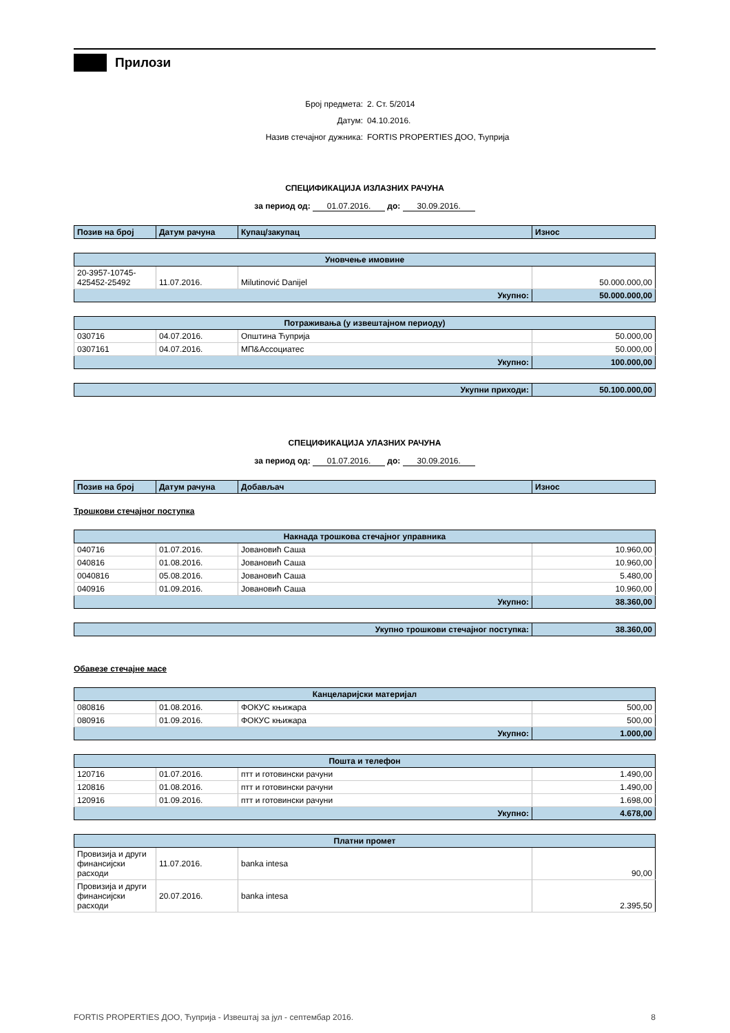Прилози
Број предмета: 2. Ст. 5/2014
Датум: 04.10.2016.
Назив стечајног дужника: FORTIS PROPERTIES ДОО, Ћуприја
СПЕЦИФИКАЦИЈА ИЗЛАЗНИХ РАЧУНА
за период од: 01.07.2016. до: 30.09.2016.
| Позив на број | Датум рачуна | Купац/закупац | Износ |
| --- | --- | --- | --- |
| Уновчење имовине | | | |
| 20-3957-10745-425452-25492 | 11.07.2016. | Milutinović Danijel | 50.000.000,00 |
| Укупно: | | | 50.000.000,00 |
| Потраживања (у извештајном периоду) | | | |
| 030716 | 04.07.2016. | Општина Ћуприја | 50.000,00 |
| 0307161 | 04.07.2016. | МП&Ассоциатес | 50.000,00 |
| Укупно: | | | 100.000,00 |
| Укупни приходи: | 50.100.000,00 |
СПЕЦИФИКАЦИЈА УЛАЗНИХ РАЧУНА
за период од: 01.07.2016. до: 30.09.2016.
| Позив на број | Датум рачуна | Добављач | Износ |
| --- | --- | --- | --- |
Трошкови стечајног поступка
| Накнада трошкова стечајног управника | | | |
| 040716 | 01.07.2016. | Јовановић Саша | 10.960,00 |
| 040816 | 01.08.2016. | Јовановић Саша | 10.960,00 |
| 0040816 | 05.08.2016. | Јовановић Саша | 5.480,00 |
| 040916 | 01.09.2016. | Јовановић Саша | 10.960,00 |
| Укупно: | | | 38.360,00 |
| Укупно трошкови стечајног поступка: | 38.360,00 |
Обавезе стечајне масе
| Канцеларијски материјал | | | |
| 080816 | 01.08.2016. | ФОКУС књижара | 500,00 |
| 080916 | 01.09.2016. | ФОКУС књижара | 500,00 |
| Укупно: | | | 1.000,00 |
| Пошта и телефон | | | |
| 120716 | 01.07.2016. | птт и готовински рачуни | 1.490,00 |
| 120816 | 01.08.2016. | птт и готовински рачуни | 1.490,00 |
| 120916 | 01.09.2016. | птт и готовински рачуни | 1.698,00 |
| Укупно: | | | 4.678,00 |
| Платни промет | | | |
| Провизија и други финансијски расходи | 11.07.2016. | banka intesa | 90,00 |
| Провизија и други финансијски расходи | 20.07.2016. | banka intesa | 2.395,50 |
FORTIS PROPERTIES ДОО, Ћуприја - Извештај за јул - септембар 2016. 8